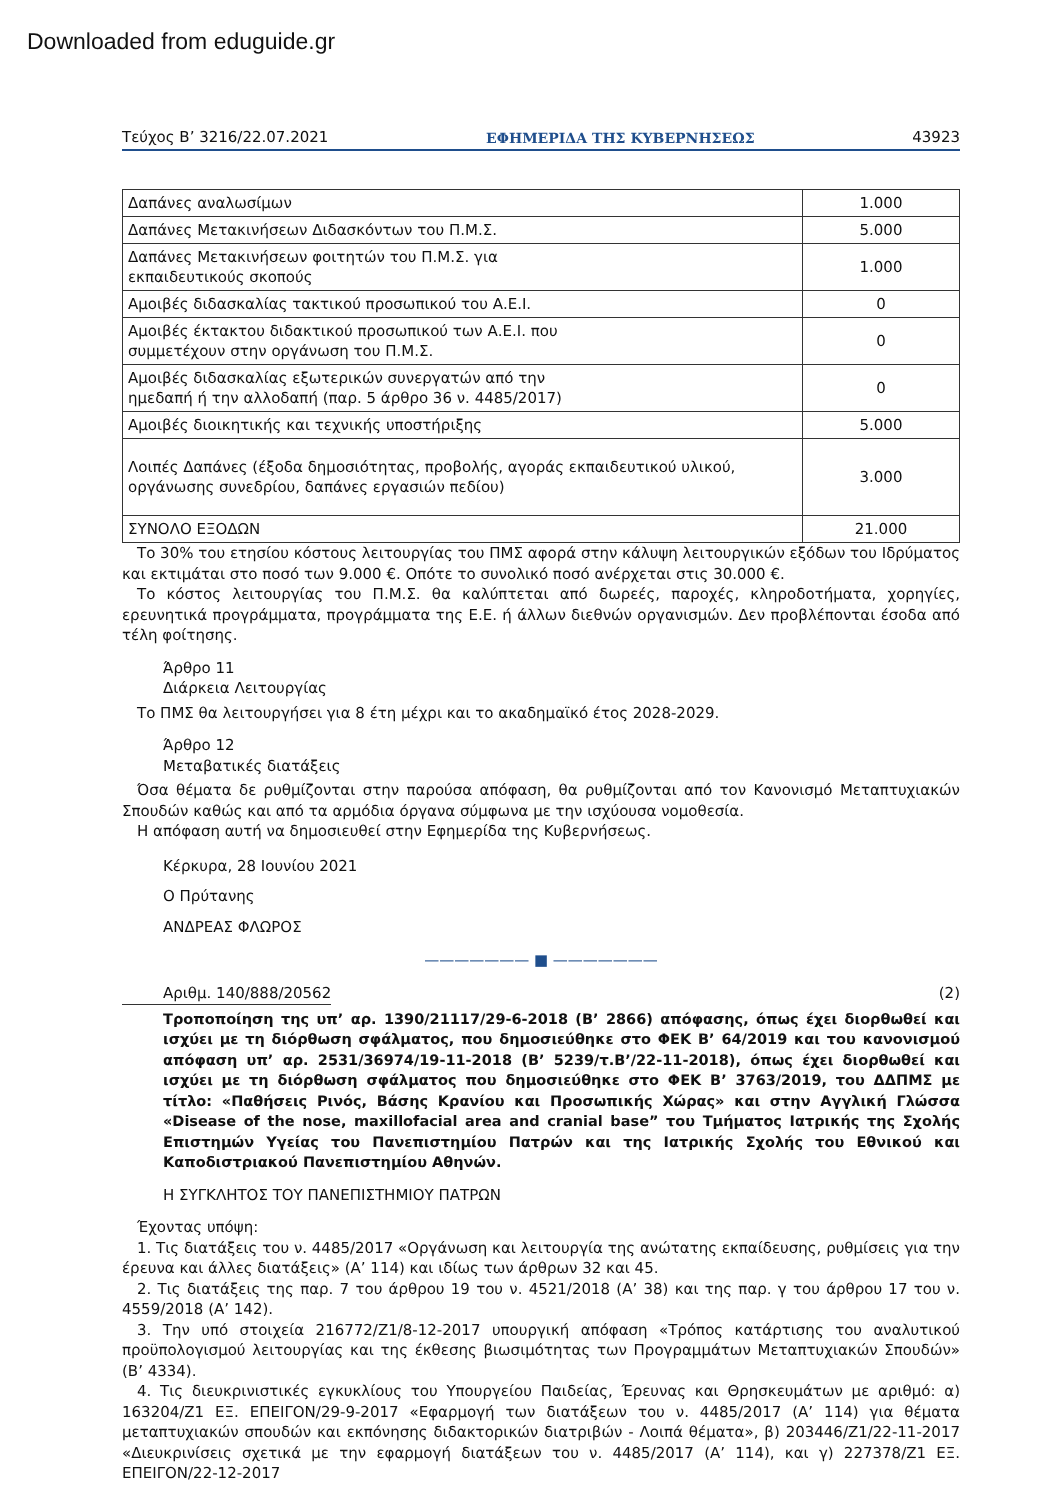Downloaded from eduguide.gr
Τεύχος B’ 3216/22.07.2021 ΕΦΗΜΕΡΙΔΑ ΤΗΣ ΚΥΒΕΡΝΗΣΕΩΣ 43923
| Δαπάνες αναλωσίμων | 1.000 |
| Δαπάνες Μετακινήσεων Διδασκόντων του Π.Μ.Σ. | 5.000 |
| Δαπάνες Μετακινήσεων φοιτητών του Π.Μ.Σ. για εκπαιδευτικούς σκοπούς | 1.000 |
| Αμοιβές διδασκαλίας τακτικού προσωπικού του Α.Ε.Ι. | 0 |
| Αμοιβές έκτακτου διδακτικού προσωπικού των Α.Ε.Ι. που συμμετέχουν στην οργάνωση του Π.Μ.Σ. | 0 |
| Αμοιβές διδασκαλίας εξωτερικών συνεργατών από την ημεδαπή ή την αλλοδαπή (παρ. 5 άρθρο 36 ν. 4485/2017) | 0 |
| Αμοιβές διοικητικής και τεχνικής υποστήριξης | 5.000 |
| Λοιπές Δαπάνες (έξοδα δημοσιότητας, προβολής, αγοράς εκπαιδευτικού υλικού, οργάνωσης συνεδρίου, δαπάνες εργασιών πεδίου) | 3.000 |
| ΣΥΝΟΛΟ ΕΞΟΔΩΝ | 21.000 |
Το 30% του ετησίου κόστους λειτουργίας του ΠΜΣ αφορά στην κάλυψη λειτουργικών εξόδων του Ιδρύματος και εκτιμάται στο ποσό των 9.000 €. Οπότε το συνολικό ποσό ανέρχεται στις 30.000 €.
Το κόστος λειτουργίας του Π.Μ.Σ. θα καλύπτεται από δωρεές, παροχές, κληροδοτήματα, χορηγίες, ερευνητικά προγράμματα, προγράμματα της Ε.Ε. ή άλλων διεθνών οργανισμών. Δεν προβλέπονται έσοδα από τέλη φοίτησης.
Άρθρο 11
Διάρκεια Λειτουργίας
Το ΠΜΣ θα λειτουργήσει για 8 έτη μέχρι και το ακαδημαϊκό έτος 2028-2029.
Άρθρο 12
Μεταβατικές διατάξεις
Όσα θέματα δε ρυθμίζονται στην παρούσα απόφαση, θα ρυθμίζονται από τον Κανονισμό Μεταπτυχιακών Σπουδών καθώς και από τα αρμόδια όργανα σύμφωνα με την ισχύουσα νομοθεσία.
Η απόφαση αυτή να δημοσιευθεί στην Εφημερίδα της Κυβερνήσεως.
Κέρκυρα, 28 Ιουνίου 2021
Ο Πρύτανης
ΑΝΔΡΕΑΣ ΦΛΩΡΟΣ
——————— ■ ———————
Αριθμ. 140/888/20562 (2)
Τροποποίηση της υπ’ αρ. 1390/21117/29-6-2018 (Β’ 2866) απόφασης, όπως έχει διορθωθεί και ισχύει με τη διόρθωση σφάλματος, που δημοσιεύθηκε στο ΦΕΚ Β’ 64/2019 και του κανονισμού απόφαση υπ’ αρ. 2531/36974/19-11-2018 (Β’ 5239/τ.Β’/22-11-2018), όπως έχει διορθωθεί και ισχύει με τη διόρθωση σφάλματος που δημοσιεύθηκε στο ΦΕΚ Β’ 3763/2019, του ΔΔΠΜΣ με τίτλο: «Παθήσεις Ρινός, Βάσης Κρανίου και Προσωπικής Χώρας» και στην Αγγλική Γλώσσα «Disease of the nose, maxillofacial area and cranial base” του Τμήματος Ιατρικής της Σχολής Επιστημών Υγείας του Πανεπιστημίου Πατρών και της Ιατρικής Σχολής του Εθνικού και Καποδιστριακού Πανεπιστημίου Αθηνών.
Η ΣΥΓΚΛΗΤΟΣ ΤΟΥ ΠΑΝΕΠΙΣΤΗΜΙΟΥ ΠΑΤΡΩΝ
Έχοντας υπόψη:
1. Τις διατάξεις του ν. 4485/2017 «Οργάνωση και λειτουργία της ανώτατης εκπαίδευσης, ρυθμίσεις για την έρευνα και άλλες διατάξεις» (Α’ 114) και ιδίως των άρθρων 32 και 45.
2. Τις διατάξεις της παρ. 7 του άρθρου 19 του ν. 4521/2018 (Α’ 38) και της παρ. γ του άρθρου 17 του ν. 4559/2018 (Α’ 142).
3. Την υπό στοιχεία 216772/Ζ1/8-12-2017 υπουργική απόφαση «Τρόπος κατάρτισης του αναλυτικού προϋπολογισμού λειτουργίας και της έκθεσης βιωσιμότητας των Προγραμμάτων Μεταπτυχιακών Σπουδών» (Β’ 4334).
4. Τις διευκρινιστικές εγκυκλίους του Υπουργείου Παιδείας, Έρευνας και Θρησκευμάτων με αριθμό: α) 163204/Ζ1 ΕΞ. ΕΠΕΙΓΟΝ/29-9-2017 «Εφαρμογή των διατάξεων του ν. 4485/2017 (Α’ 114) για θέματα μεταπτυχιακών σπουδών και εκπόνησης διδακτορικών διατριβών - Λοιπά θέματα», β) 203446/Ζ1/22-11-2017 «Διευκρινίσεις σχετικά με την εφαρμογή διατάξεων του ν. 4485/2017 (Α’ 114), και γ) 227378/Ζ1 ΕΞ. ΕΠΕΙΓΟΝ/22-12-2017